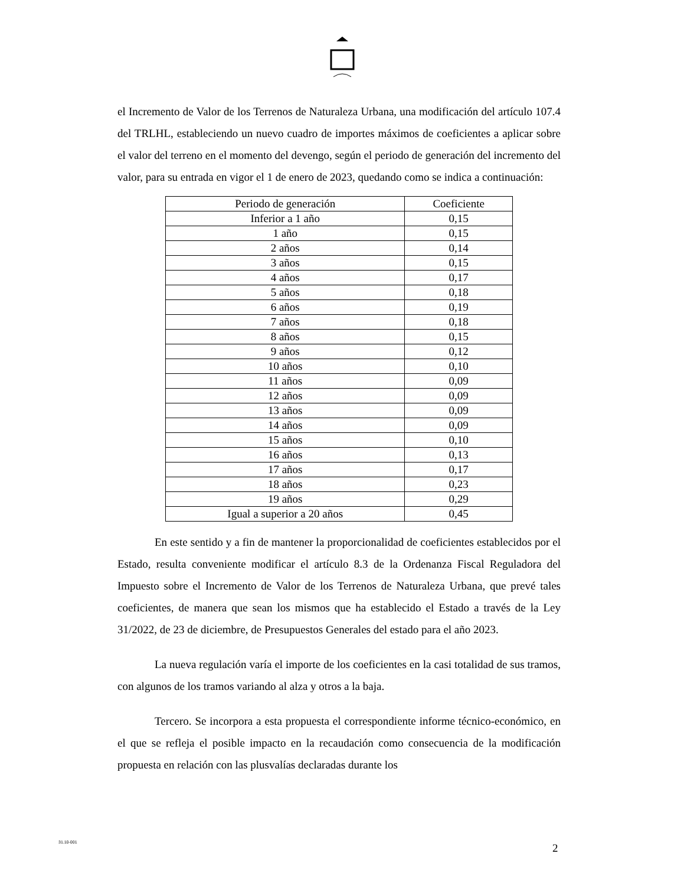el Incremento de Valor de los Terrenos de Naturaleza Urbana, una modificación del artículo 107.4 del TRLHL, estableciendo un nuevo cuadro de importes máximos de coeficientes a aplicar sobre el valor del terreno en el momento del devengo, según el periodo de generación del incremento del valor, para su entrada en vigor el 1 de enero de 2023, quedando como se indica a continuación:
| Periodo de generación | Coeficiente |
| --- | --- |
| Inferior a 1 año | 0,15 |
| 1 año | 0,15 |
| 2 años | 0,14 |
| 3 años | 0,15 |
| 4 años | 0,17 |
| 5 años | 0,18 |
| 6 años | 0,19 |
| 7 años | 0,18 |
| 8 años | 0,15 |
| 9 años | 0,12 |
| 10 años | 0,10 |
| 11 años | 0,09 |
| 12 años | 0,09 |
| 13 años | 0,09 |
| 14 años | 0,09 |
| 15 años | 0,10 |
| 16 años | 0,13 |
| 17 años | 0,17 |
| 18 años | 0,23 |
| 19 años | 0,29 |
| Igual a superior a 20 años | 0,45 |
En este sentido y a fin de mantener la proporcionalidad de coeficientes establecidos por el Estado, resulta conveniente modificar el artículo 8.3 de la Ordenanza Fiscal Reguladora del Impuesto sobre el Incremento de Valor de los Terrenos de Naturaleza Urbana, que prevé tales coeficientes, de manera que sean los mismos que ha establecido el Estado a través de la Ley 31/2022, de 23 de diciembre, de Presupuestos Generales del estado para el año 2023.
La nueva regulación varía el importe de los coeficientes en la casi totalidad de sus tramos, con algunos de los tramos variando al alza y otros a la baja.
Tercero. Se incorpora a esta propuesta el correspondiente informe técnico-económico, en el que se refleja el posible impacto en la recaudación como consecuencia de la modificación propuesta en relación con las plusvalías declaradas durante los
31.10-001 2